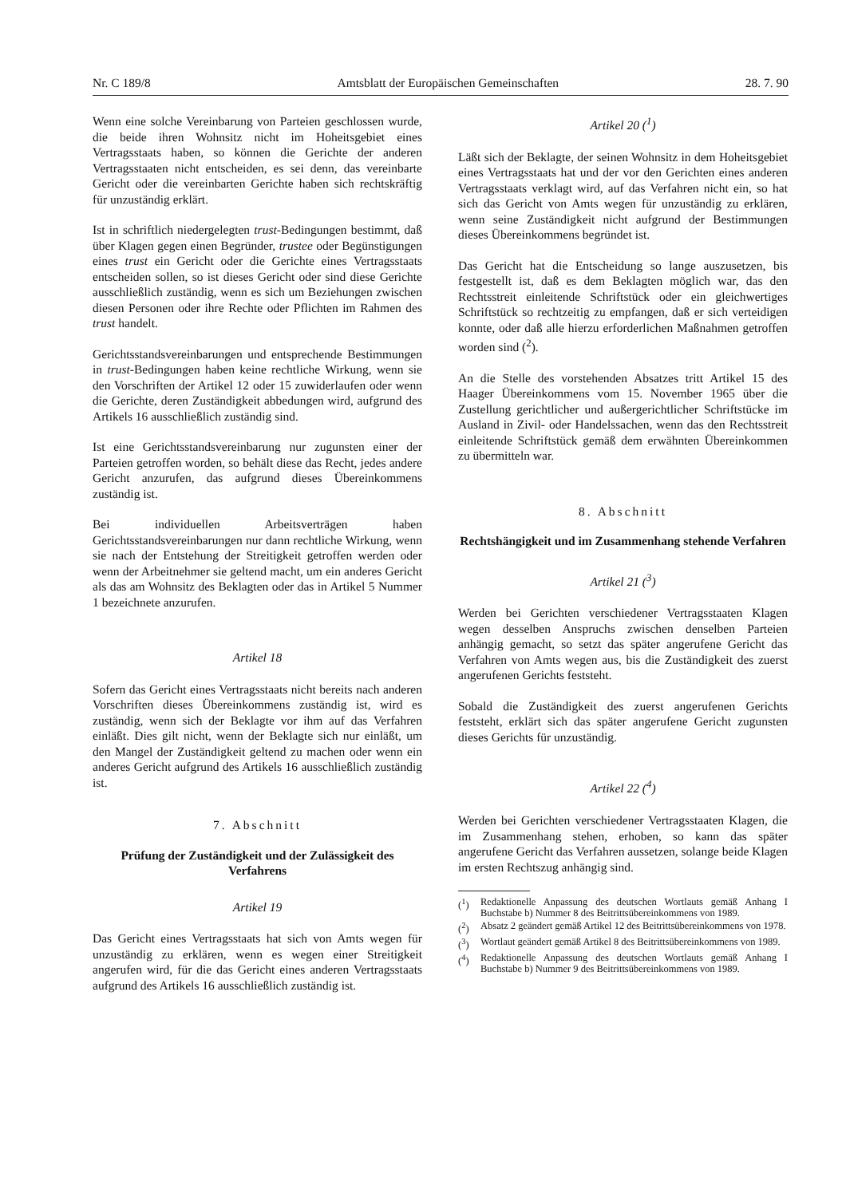Nr. C 189/8 Amtsblatt der Europäischen Gemeinschaften 28. 7. 90
Wenn eine solche Vereinbarung von Parteien geschlossen wurde, die beide ihren Wohnsitz nicht im Hoheitsgebiet eines Vertragsstaats haben, so können die Gerichte der anderen Vertragsstaaten nicht entscheiden, es sei denn, das vereinbarte Gericht oder die vereinbarten Gerichte haben sich rechtskräftig für unzuständig erklärt.
Ist in schriftlich niedergelegten trust-Bedingungen bestimmt, daß über Klagen gegen einen Begründer, trustee oder Begünstigungen eines trust ein Gericht oder die Gerichte eines Vertragsstaats entscheiden sollen, so ist dieses Gericht oder sind diese Gerichte ausschließlich zuständig, wenn es sich um Beziehungen zwischen diesen Personen oder ihre Rechte oder Pflichten im Rahmen des trust handelt.
Gerichtsstandsvereinbarungen und entsprechende Bestimmungen in trust-Bedingungen haben keine rechtliche Wirkung, wenn sie den Vorschriften der Artikel 12 oder 15 zuwiderlaufen oder wenn die Gerichte, deren Zuständigkeit abbedungen wird, aufgrund des Artikels 16 ausschließlich zuständig sind.
Ist eine Gerichtsstandsvereinbarung nur zugunsten einer der Parteien getroffen worden, so behält diese das Recht, jedes andere Gericht anzurufen, das aufgrund dieses Übereinkommens zuständig ist.
Bei individuellen Arbeitsverträgen haben Gerichtsstandsvereinbarungen nur dann rechtliche Wirkung, wenn sie nach der Entstehung der Streitigkeit getroffen werden oder wenn der Arbeitnehmer sie geltend macht, um ein anderes Gericht als das am Wohnsitz des Beklagten oder das in Artikel 5 Nummer 1 bezeichnete anzurufen.
Artikel 18
Sofern das Gericht eines Vertragsstaats nicht bereits nach anderen Vorschriften dieses Übereinkommens zuständig ist, wird es zuständig, wenn sich der Beklagte vor ihm auf das Verfahren einläßt. Dies gilt nicht, wenn der Beklagte sich nur einläßt, um den Mangel der Zuständigkeit geltend zu machen oder wenn ein anderes Gericht aufgrund des Artikels 16 ausschließlich zuständig ist.
7. Abschnitt
Prüfung der Zuständigkeit und der Zulässigkeit des Verfahrens
Artikel 19
Das Gericht eines Vertragsstaats hat sich von Amts wegen für unzuständig zu erklären, wenn es wegen einer Streitigkeit angerufen wird, für die das Gericht eines anderen Vertragsstaats aufgrund des Artikels 16 ausschließlich zuständig ist.
Artikel 20 (<sup>1</sup>)
Läßt sich der Beklagte, der seinen Wohnsitz in dem Hoheitsgebiet eines Vertragsstaats hat und der vor den Gerichten eines anderen Vertragsstaats verklagt wird, auf das Verfahren nicht ein, so hat sich das Gericht von Amts wegen für unzuständig zu erklären, wenn seine Zuständigkeit nicht aufgrund der Bestimmungen dieses Übereinkommens begründet ist.
Das Gericht hat die Entscheidung so lange auszusetzen, bis festgestellt ist, daß es dem Beklagten möglich war, das den Rechtsstreit einleitende Schriftstück oder ein gleichwertiges Schriftstück so rechtzeitig zu empfangen, daß er sich verteidigen konnte, oder daß alle hierzu erforderlichen Maßnahmen getroffen worden sind (<sup>2</sup>).
An die Stelle des vorstehenden Absatzes tritt Artikel 15 des Haager Übereinkommens vom 15. November 1965 über die Zustellung gerichtlicher und außergerichtlicher Schriftstücke im Ausland in Zivil- oder Handelssachen, wenn das den Rechtsstreit einleitende Schriftstück gemäß dem erwähnten Übereinkommen zu übermitteln war.
8. Abschnitt
Rechtshängigkeit und im Zusammenhang stehende Verfahren
Artikel 21 (<sup>3</sup>)
Werden bei Gerichten verschiedener Vertragsstaaten Klagen wegen desselben Anspruchs zwischen denselben Parteien anhängig gemacht, so setzt das später angerufene Gericht das Verfahren von Amts wegen aus, bis die Zuständigkeit des zuerst angerufenen Gerichts feststeht.
Sobald die Zuständigkeit des zuerst angerufenen Gerichts feststeht, erklärt sich das später angerufene Gericht zugunsten dieses Gerichts für unzuständig.
Artikel 22 (<sup>4</sup>)
Werden bei Gerichten verschiedener Vertragsstaaten Klagen, die im Zusammenhang stehen, erhoben, so kann das später angerufene Gericht das Verfahren aussetzen, solange beide Klagen im ersten Rechtszug anhängig sind.
(<sup>1</sup>) Redaktionelle Anpassung des deutschen Wortlauts gemäß Anhang I Buchstabe b) Nummer 8 des Beitrittsübereinkommens von 1989.
(<sup>2</sup>) Absatz 2 geändert gemäß Artikel 12 des Beitrittsübereinkommens von 1978.
(<sup>3</sup>) Wortlaut geändert gemäß Artikel 8 des Beitrittsübereinkommens von 1989.
(<sup>4</sup>) Redaktionelle Anpassung des deutschen Wortlauts gemäß Anhang I Buchstabe b) Nummer 9 des Beitrittsübereinkommens von 1989.